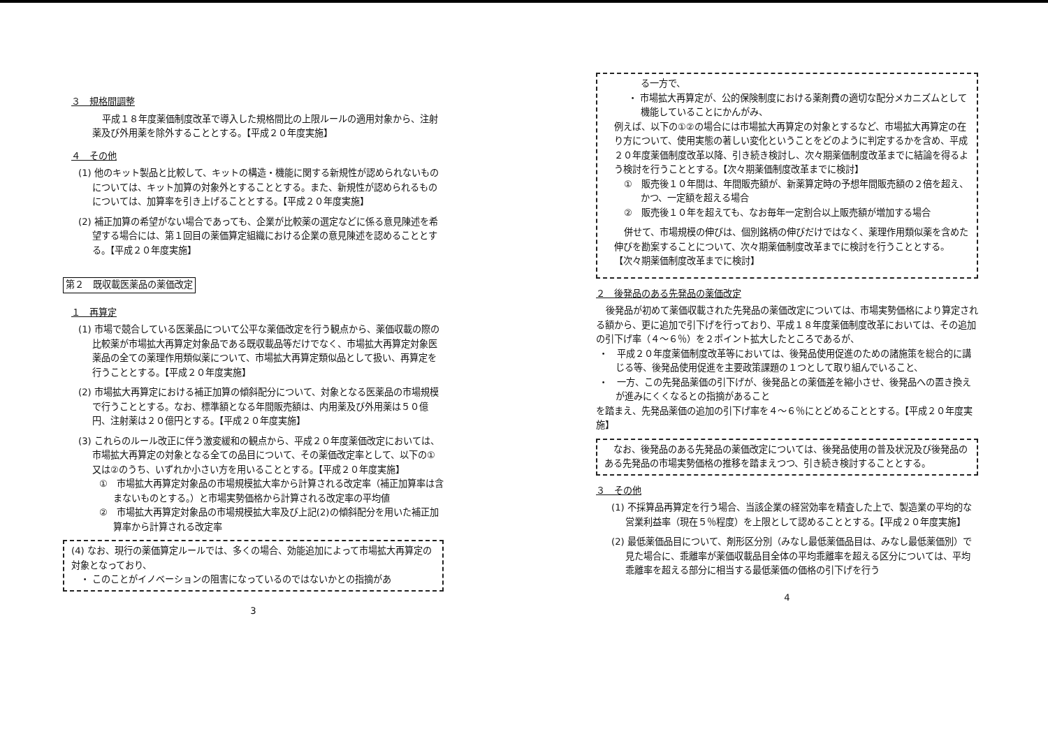３　規格間調整
平成１８年度薬価制度改革で導入した規格間比の上限ルールの適用対象から、注射薬及び外用薬を除外することとする。【平成２０年度実施】
４　その他
(1) 他のキット製品と比較して、キットの構造・機能に関する新規性が認められないものについては、キット加算の対象外とすることとする。また、新規性が認められるものについては、加算率を引き上げることとする。【平成２０年度実施】
(2) 補正加算の希望がない場合であっても、企業が比較薬の選定などに係る意見陳述を希望する場合には、第１回目の薬価算定組織における企業の意見陳述を認めることとする。【平成２０年度実施】
第２　既収載医薬品の薬価改定
１　再算定
(1) 市場で競合している医薬品について公平な薬価改定を行う観点から、薬価収載の際の比較薬が市場拡大再算定対象品である既収載品等だけでなく、市場拡大再算定対象医薬品の全ての薬理作用類似薬について、市場拡大再算定類似品として扱い、再算定を行うこととする。【平成２０年度実施】
(2) 市場拡大再算定における補正加算の傾斜配分について、対象となる医薬品の市場規模で行うこととする。なお、標準額となる年間販売額は、内用薬及び外用薬は５０億円、注射薬は２０億円とする。【平成２０年度実施】
(3) これらのルール改正に伴う激変緩和の観点から、平成２０年度薬価改定においては、市場拡大再算定の対象となる全ての品目について、その薬価改定率として、以下の①又は②のうち、いずれか小さい方を用いることとする。【平成２０年度実施】
①　市場拡大再算定対象品の市場規模拡大率から計算される改定率（補正加算率は含まないものとする。）と市場実勢価格から計算される改定率の平均値
②　市場拡大再算定対象品の市場規模拡大率及び上記(2)の傾斜配分を用いた補正加算率から計算される改定率
(4) なお、現行の薬価算定ルールでは、多くの場合、効能追加によって市場拡大再算定の対象となっており、
　・ このことがイノベーションの阻害になっているのではないかとの指摘があ
3
る一方で、
・ 市場拡大再算定が、公的保険制度における薬剤費の適切な配分メカニズムとして機能していることにかんがみ、
例えば、以下の①②の場合には市場拡大再算定の対象とするなど、市場拡大再算定の在り方について、使用実態の著しい変化ということをどのように判定するかを含め、平成２０年度薬価制度改革以降、引き続き検討し、次々期薬価制度改革までに結論を得るよう検討を行うこととする。【次々期薬価制度改革までに検討】
①　販売後１０年間は、年間販売額が、新薬算定時の予想年間販売額の２倍を超え、かつ、一定額を超える場合
②　販売後１０年を超えても、なお毎年一定割合以上販売額が増加する場合
併せて、市場規模の伸びは、個別銘柄の伸びだけではなく、薬理作用類似薬を含めた伸びを勘案することについて、次々期薬価制度改革までに検討を行うこととする。【次々期薬価制度改革までに検討】
２　後発品のある先発品の薬価改定
後発品が初めて薬価収載された先発品の薬価改定については、市場実勢価格により算定される額から、更に追加で引下げを行っており、平成１８年度薬価制度改革においては、その追加の引下げ率（４～６％）を２ポイント拡大したところであるが、
・　平成２０年度薬価制度改革等においては、後発品使用促進のための諸施策を総合的に講じる等、後発品使用促進を主要政策課題の１つとして取り組んでいること、
・　一方、この先発品薬価の引下げが、後発品との薬価差を縮小させ、後発品への置き換えが進みにくくなるとの指摘があること
を踏まえ、先発品薬価の追加の引下げ率を４～６％にとどめることとする。【平成２０年度実施】
　なお、後発品のある先発品の薬価改定については、後発品使用の普及状況及び後発品のある先発品の市場実勢価格の推移を踏まえつつ、引き続き検討することとする。
３　その他
(1) 不採算品再算定を行う場合、当該企業の経営効率を精査した上で、製造業の平均的な営業利益率（現在５％程度）を上限として認めることとする。【平成２０年度実施】
(2) 最低薬価品目について、剤形区分別（みなし最低薬価品目は、みなし最低薬価別）で見た場合に、乖離率が薬価収載品目全体の平均乖離率を超える区分については、平均乖離率を超える部分に相当する最低薬価の価格の引下げを行う
4